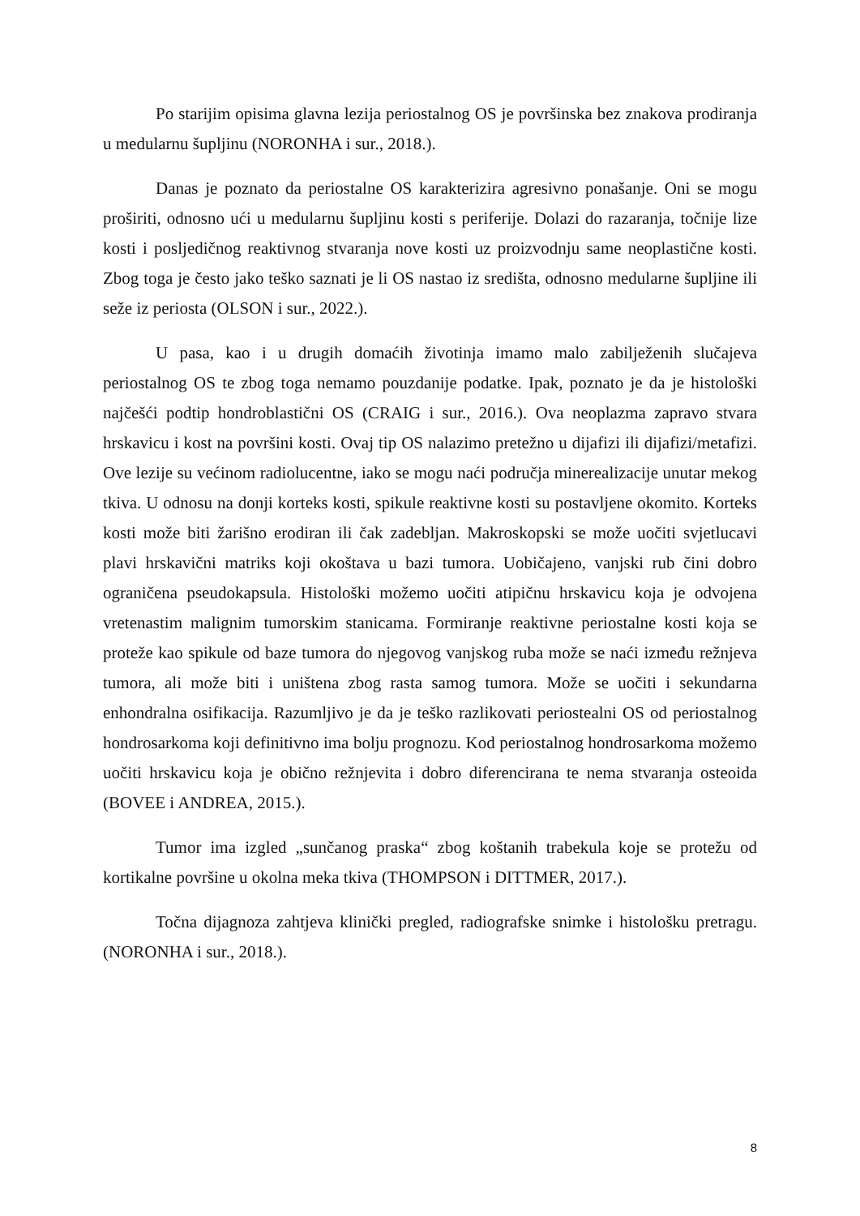Po starijim opisima glavna lezija periostalnog OS je površinska bez znakova prodiranja u medularnu šupljinu (NORONHA i sur., 2018.).
Danas je poznato da periostalne OS karakterizira agresivno ponašanje. Oni se mogu proširiti, odnosno ući u medularnu šupljinu kosti s periferije. Dolazi do razaranja, točnije lize kosti i posljedičnog reaktivnog stvaranja nove kosti uz proizvodnju same neoplastične kosti. Zbog toga je često jako teško saznati je li OS nastao iz središta, odnosno medularne šupljine ili seže iz periosta (OLSON i sur., 2022.).
U pasa, kao i u drugih domaćih životinja imamo malo zabilježenih slučajeva periostalnog OS te zbog toga nemamo pouzdanije podatke. Ipak, poznato je da je histološki najčešći podtip hondroblastični OS (CRAIG i sur., 2016.). Ova neoplazma zapravo stvara hrskavicu i kost na površini kosti. Ovaj tip OS nalazimo pretežno u dijafizi ili dijafizi/metafizi. Ove lezije su većinom radiolucentne, iako se mogu naći područja minerealizacije unutar mekog tkiva. U odnosu na donji korteks kosti, spikule reaktivne kosti su postavljene okomito. Korteks kosti može biti žarišno erodiran ili čak zadebljan. Makroskopski se može uočiti svjetlucavi plavi hrskavični matriks koji okoštava u bazi tumora. Uobičajeno, vanjski rub čini dobro ograničena pseudokapsula. Histološki možemo uočiti atipičnu hrskavicu koja je odvojena vretenastim malignim tumorskim stanicama. Formiranje reaktivne periostalne kosti koja se proteže kao spikule od baze tumora do njegovog vanjskog ruba može se naći između režnjeva tumora, ali može biti i uništena zbog rasta samog tumora. Može se uočiti i sekundarna enhondralna osifikacija. Razumljivo je da je teško razlikovati periostealni OS od periostalnog hondrosarkoma koji definitivno ima bolju prognozu. Kod periostalnog hondrosarkoma možemo uočiti hrskavicu koja je obično režnjevita i dobro diferencirana te nema stvaranja osteoida (BOVEE i ANDREA, 2015.).
Tumor ima izgled „sunčanog praska“ zbog koštanih trabekula koje se protežu od kortikalne površine u okolna meka tkiva (THOMPSON i DITTMER, 2017.).
Točna dijagnoza zahtjeva klinički pregled, radiografske snimke i histološku pretragu. (NORONHA i sur., 2018.).
8